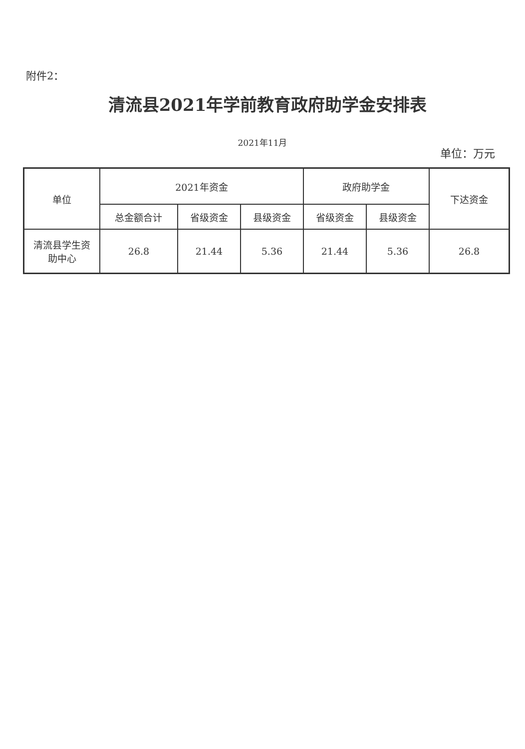附件2：
清流县2021年学前教育政府助学金安排表
2021年11月
单位：万元
| 单位 | 2021年资金 | | | 政府助学金 | | 下达资金 |
| --- | --- | --- | --- | --- | --- | --- |
| | 总金额合计 | 省级资金 | 县级资金 | 省级资金 | 县级资金 | |
| 清流县学生资 助中心 | 26.8 | 21.44 | 5.36 | 21.44 | 5.36 | 26.8 |